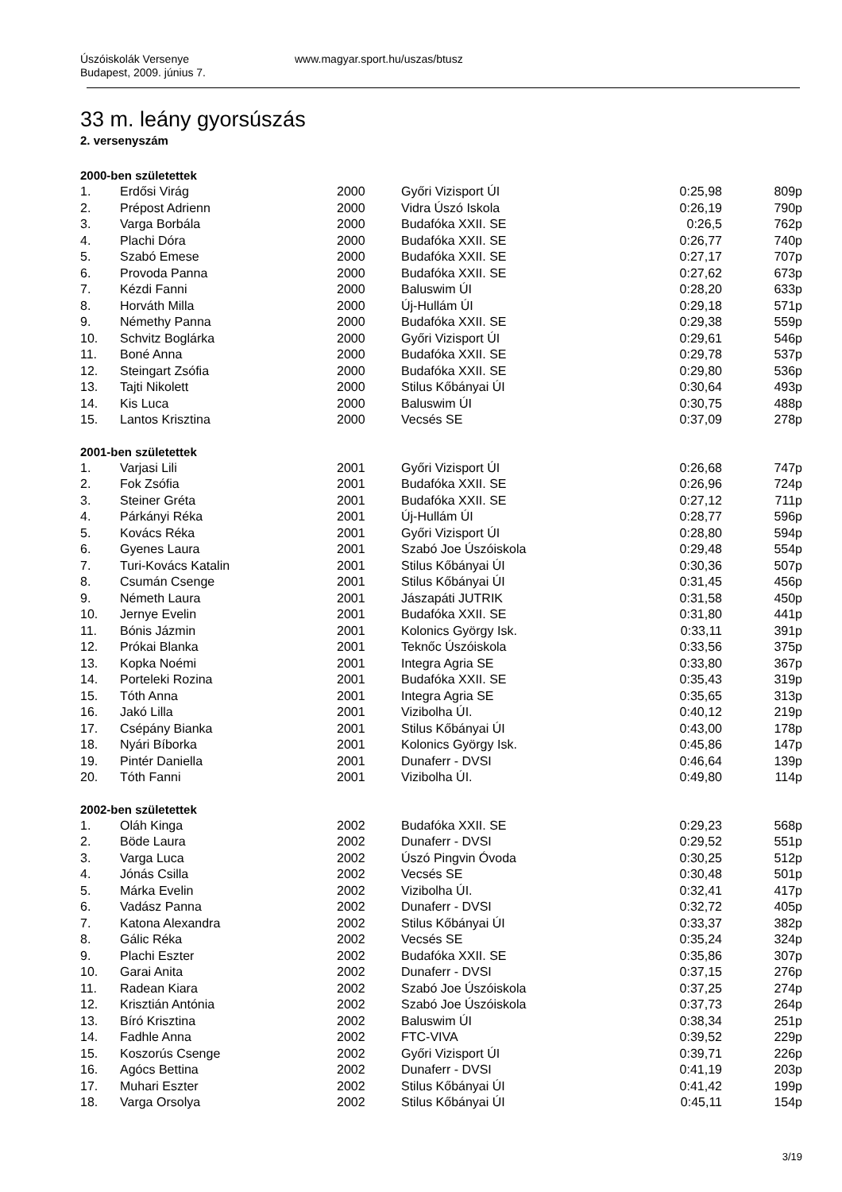Úszóiskolák Versenye
Budapest, 2009. június 7.
www.magyar.sport.hu/uszas/btusz
33 m. leány gyorsúszás
2. versenyszám
2000-ben születettek
| 1. | Erdősi Virág | 2000 | Győri Vizisport ÚI | 0:25,98 | 809p |
| 2. | Prépost Adrienn | 2000 | Vidra Úszó Iskola | 0:26,19 | 790p |
| 3. | Varga Borbála | 2000 | Budafóka XXII. SE | 0:26,5 | 762p |
| 4. | Plachi Dóra | 2000 | Budafóka XXII. SE | 0:26,77 | 740p |
| 5. | Szabó Emese | 2000 | Budafóka XXII. SE | 0:27,17 | 707p |
| 6. | Provoda Panna | 2000 | Budafóka XXII. SE | 0:27,62 | 673p |
| 7. | Kézdi Fanni | 2000 | Baluswim ÚI | 0:28,20 | 633p |
| 8. | Horváth Milla | 2000 | Új-Hullám ÚI | 0:29,18 | 571p |
| 9. | Némethy Panna | 2000 | Budafóka XXII. SE | 0:29,38 | 559p |
| 10. | Schvitz Boglárka | 2000 | Győri Vizisport ÚI | 0:29,61 | 546p |
| 11. | Boné Anna | 2000 | Budafóka XXII. SE | 0:29,78 | 537p |
| 12. | Steingart Zsófia | 2000 | Budafóka XXII. SE | 0:29,80 | 536p |
| 13. | Tajti Nikolett | 2000 | Stilus Kőbányai ÚI | 0:30,64 | 493p |
| 14. | Kis Luca | 2000 | Baluswim ÚI | 0:30,75 | 488p |
| 15. | Lantos Krisztina | 2000 | Vecsés SE | 0:37,09 | 278p |
2001-ben születettek
| 1. | Varjasi Lili | 2001 | Győri Vizisport ÚI | 0:26,68 | 747p |
| 2. | Fok Zsófia | 2001 | Budafóka XXII. SE | 0:26,96 | 724p |
| 3. | Steiner Gréta | 2001 | Budafóka XXII. SE | 0:27,12 | 711p |
| 4. | Párkányi Réka | 2001 | Új-Hullám ÚI | 0:28,77 | 596p |
| 5. | Kovács Réka | 2001 | Győri Vizisport ÚI | 0:28,80 | 594p |
| 6. | Gyenes Laura | 2001 | Szabó Joe Úszóiskola | 0:29,48 | 554p |
| 7. | Turi-Kovács Katalin | 2001 | Stilus Kőbányai ÚI | 0:30,36 | 507p |
| 8. | Csumán Csenge | 2001 | Stilus Kőbányai ÚI | 0:31,45 | 456p |
| 9. | Németh Laura | 2001 | Jászapáti JUTRIK | 0:31,58 | 450p |
| 10. | Jernye Evelin | 2001 | Budafóka XXII. SE | 0:31,80 | 441p |
| 11. | Bónis Jázmin | 2001 | Kolonics György Isk. | 0:33,11 | 391p |
| 12. | Prókai Blanka | 2001 | Teknőc Úszóiskola | 0:33,56 | 375p |
| 13. | Kopka Noémi | 2001 | Integra Agria SE | 0:33,80 | 367p |
| 14. | Porteleki Rozina | 2001 | Budafóka XXII. SE | 0:35,43 | 319p |
| 15. | Tóth Anna | 2001 | Integra Agria SE | 0:35,65 | 313p |
| 16. | Jakó Lilla | 2001 | Vizibolha ÚI. | 0:40,12 | 219p |
| 17. | Csépány Bianka | 2001 | Stilus Kőbányai ÚI | 0:43,00 | 178p |
| 18. | Nyári Bíborka | 2001 | Kolonics György Isk. | 0:45,86 | 147p |
| 19. | Pintér Daniella | 2001 | Dunaferr - DVSI | 0:46,64 | 139p |
| 20. | Tóth Fanni | 2001 | Vizibolha ÚI. | 0:49,80 | 114p |
2002-ben születettek
| 1. | Oláh Kinga | 2002 | Budafóka XXII. SE | 0:29,23 | 568p |
| 2. | Böde Laura | 2002 | Dunaferr - DVSI | 0:29,52 | 551p |
| 3. | Varga Luca | 2002 | Úszó Pingvin Óvoda | 0:30,25 | 512p |
| 4. | Jónás Csilla | 2002 | Vecsés SE | 0:30,48 | 501p |
| 5. | Márka Evelin | 2002 | Vizibolha ÚI. | 0:32,41 | 417p |
| 6. | Vadász Panna | 2002 | Dunaferr - DVSI | 0:32,72 | 405p |
| 7. | Katona Alexandra | 2002 | Stilus Kőbányai ÚI | 0:33,37 | 382p |
| 8. | Gálic Réka | 2002 | Vecsés SE | 0:35,24 | 324p |
| 9. | Plachi Eszter | 2002 | Budafóka XXII. SE | 0:35,86 | 307p |
| 10. | Garai Anita | 2002 | Dunaferr - DVSI | 0:37,15 | 276p |
| 11. | Radean Kiara | 2002 | Szabó Joe Úszóiskola | 0:37,25 | 274p |
| 12. | Krisztián Antónia | 2002 | Szabó Joe Úszóiskola | 0:37,73 | 264p |
| 13. | Bíró Krisztina | 2002 | Baluswim ÚI | 0:38,34 | 251p |
| 14. | Fadhle Anna | 2002 | FTC-VIVA | 0:39,52 | 229p |
| 15. | Koszorús Csenge | 2002 | Győri Vizisport ÚI | 0:39,71 | 226p |
| 16. | Agócs Bettina | 2002 | Dunaferr - DVSI | 0:41,19 | 203p |
| 17. | Muhari Eszter | 2002 | Stilus Kőbányai ÚI | 0:41,42 | 199p |
| 18. | Varga Orsolya | 2002 | Stilus Kőbányai ÚI | 0:45,11 | 154p |
3/19